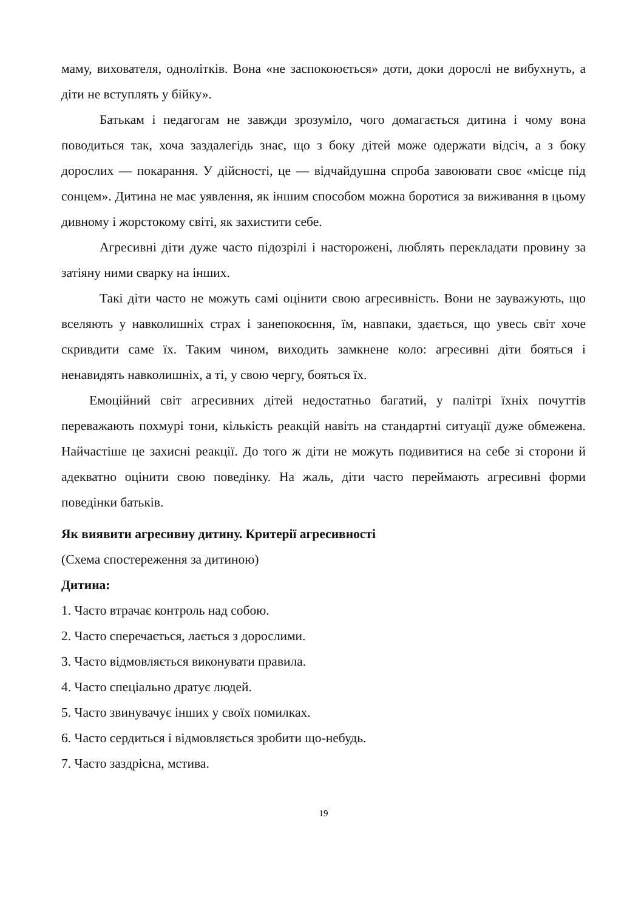маму, вихователя, однолітків. Вона «не заспокоюється» доти, доки дорослі не вибухнуть, а діти не вступлять у бійку».
Батькам і педагогам не завжди зрозуміло, чого домагається дитина і чому вона поводиться так, хоча заздалегідь знає, що з боку дітей може одержати відсіч, а з боку дорослих — покарання. У дійсності, це — відчайдушна спроба завоювати своє «місце під сонцем». Дитина не має уявлення, як іншим способом можна боротися за виживання в цьому дивному і жорстокому світі, як захистити себе.
Агресивні діти дуже часто підозрілі і насторожені, люблять перекладати провину за затіяну ними сварку на інших.
Такі діти часто не можуть самі оцінити свою агресивність. Вони не зауважують, що вселяють у навколишніх страх і занепокоєння, їм, навпаки, здається, що увесь світ хоче скривдити саме їх. Таким чином, виходить замкнене коло: агресивні діти бояться і ненавидять навколишніх, а ті, у свою чергу, бояться їх.
Емоційний світ агресивних дітей недостатньо багатий, у палітрі їхніх почуттів переважають похмурі тони, кількість реакцій навіть на стандартні ситуації дуже обмежена. Найчастіше це захисні реакції. До того ж діти не можуть подивитися на себе зі сторони й адекватно оцінити свою поведінку. На жаль, діти часто переймають агресивні форми поведінки батьків.
Як виявити агресивну дитину. Критерії агресивності
(Схема спостереження за дитиною)
Дитина:
1. Часто втрачає контроль над собою.
2. Часто сперечається, лається з дорослими.
3. Часто відмовляється виконувати правила.
4. Часто спеціально дратує людей.
5. Часто звинувачує інших у своїх помилках.
6. Часто сердиться і відмовляється зробити що-небудь.
7. Часто заздрісна, мстива.
19